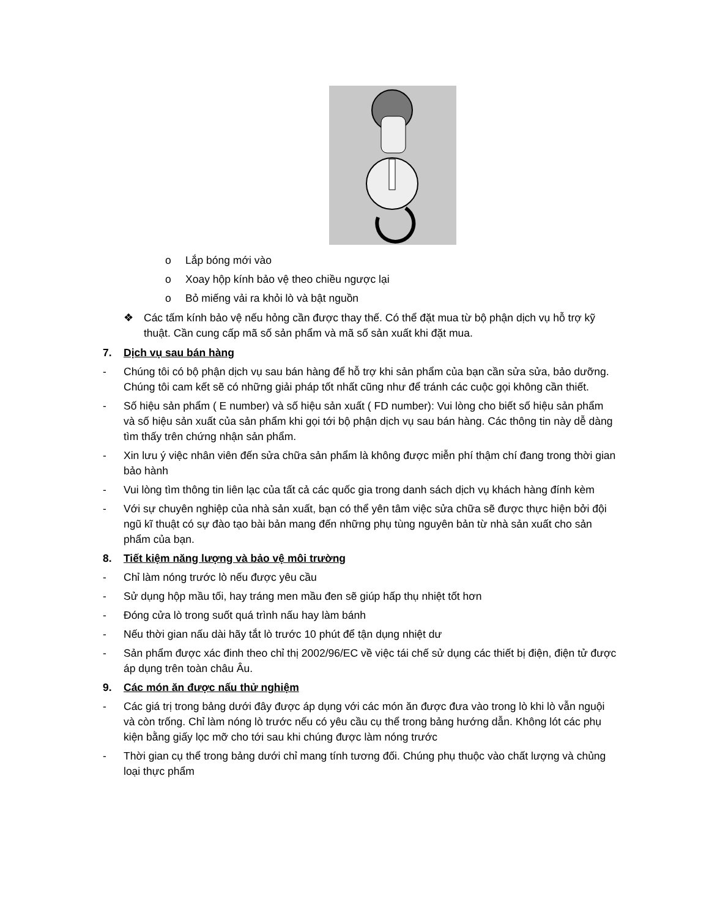o Lắp bóng mới vào
o Xoay hộp kính bảo vệ theo chiều ngược lại
o Bỏ miếng vải ra khỏi lò và bật nguồn
❖ Các tấm kính bảo vệ nếu hỏng cần được thay thế. Có thể đặt mua từ bộ phận dịch vụ hỗ trợ kỹ thuật. Cần cung cấp mã số sản phẩm và mã số sản xuất khi đặt mua.
7. Dịch vụ sau bán hàng
- Chúng tôi có bộ phận dịch vụ sau bán hàng để hỗ trợ khi sản phẩm của bạn cần sửa sửa, bảo dưỡng. Chúng tôi cam kết sẽ có những giải pháp tốt nhất cũng như để tránh các cuộc gọi không cần thiết.
- Số hiệu sản phẩm ( E number) và số hiệu sản xuất ( FD number): Vui lòng cho biết số hiệu sản phẩm và số hiệu sản xuất của sản phẩm khi gọi tới bộ phận dịch vụ sau bán hàng. Các thông tin này dễ dàng tìm thấy trên chứng nhận sản phẩm.
- Xin lưu ý việc nhân viên đến sửa chữa sản phẩm là không được miễn phí thậm chí đang trong thời gian bảo hành
- Vui lòng tìm thông tin liên lạc của tất cả các quốc gia trong danh sách dịch vụ khách hàng đính kèm
- Với sự chuyên nghiệp của nhà sản xuất, bạn có thể yên tâm việc sửa chữa sẽ được thực hiện bởi đội ngũ kĩ thuật có sự đào tạo bài bản mang đến những phụ tùng nguyên bản từ nhà sản xuất cho sản phẩm của bạn.
8. Tiết kiệm năng lượng và bảo vệ môi trường
- Chỉ làm nóng trước lò nếu được yêu cầu
- Sử dụng hộp mầu tối, hay tráng men mầu đen sẽ giúp hấp thụ nhiệt tốt hơn
- Đóng cửa lò trong suốt quá trình nấu hay làm bánh
- Nếu thời gian nấu dài hãy tắt lò trước 10 phút để tận dụng nhiệt dư
- Sản phẩm được xác đinh theo chỉ thị 2002/96/EC về việc tái chế sử dụng các thiết bị điện, điện tử được áp dụng trên toàn châu Âu.
9. Các món ăn được nấu thử nghiệm
- Các giá trị trong bảng dưới đây được áp dụng với các món ăn được đưa vào trong lò khi lò vẫn nguội và còn trống. Chỉ làm nóng lò trước nếu có yêu cầu cụ thể trong bảng hướng dẫn. Không lót các phụ kiện bằng giấy lọc mỡ cho tới sau khi chúng được làm nóng trước
- Thời gian cụ thể trong bảng dưới chỉ mang tính tương đối. Chúng phụ thuộc vào chất lượng và chủng loại thực phẩm